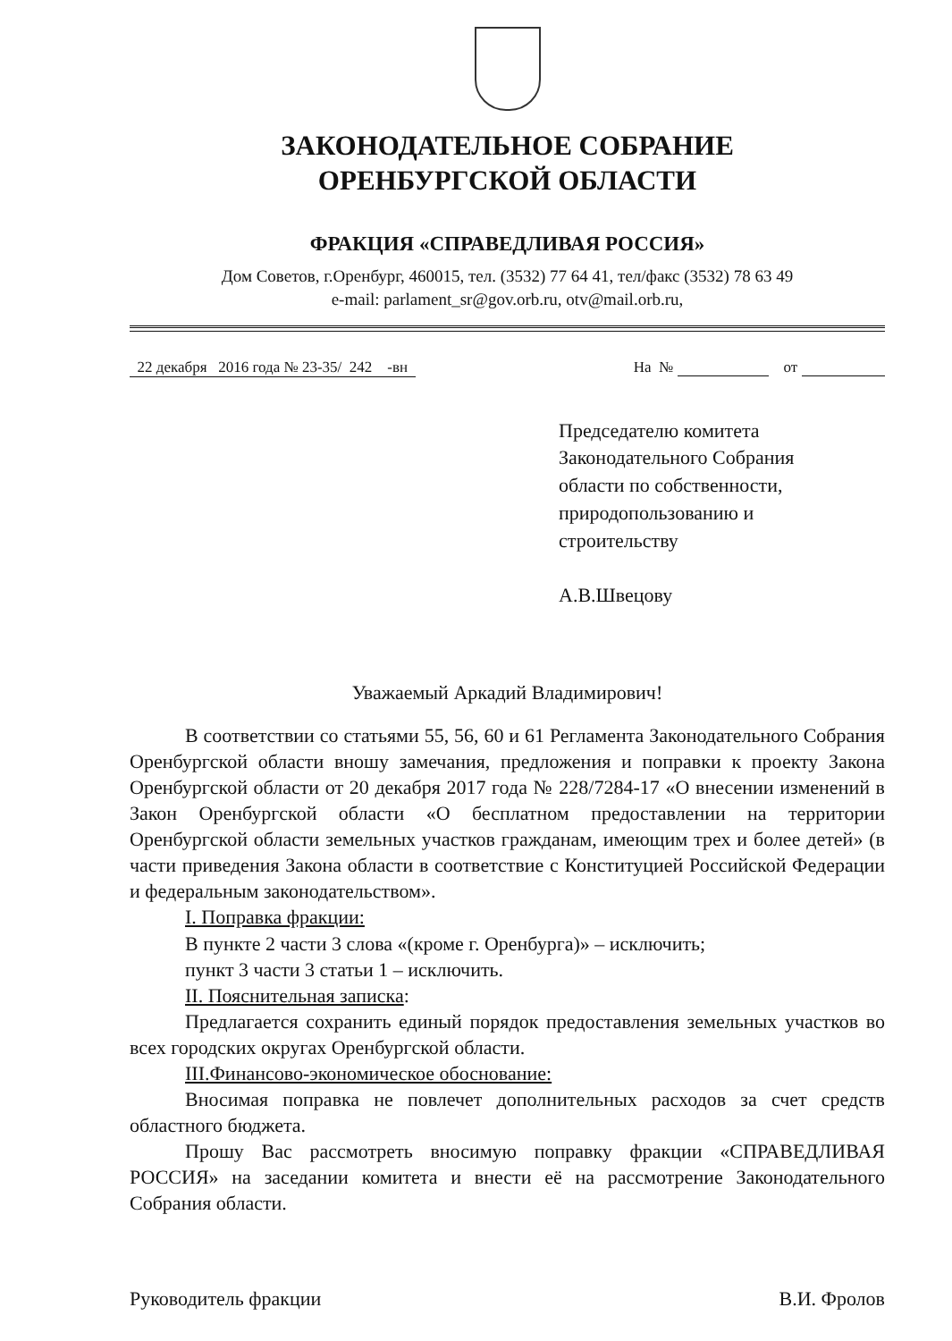ЗАКОНОДАТЕЛЬНОЕ СОБРАНИЕ
ОРЕНБУРГСКОЙ ОБЛАСТИ
ФРАКЦИЯ «СПРАВЕДЛИВАЯ РОССИЯ»
Дом Советов, г.Оренбург, 460015, тел. (3532) 77 64 41, тел/факс (3532) 78 63 49
e-mail: parlament_sr@gov.orb.ru, otv@mail.orb.ru,
22 декабря 2016 года № 23-35/ 242 -вн
На № от
Председателю комитета
Законодательного Собрания
области по собственности,
природопользованию и
строительству
А.В.Швецову
Уважаемый Аркадий Владимирович!
В соответствии со статьями 55, 56, 60 и 61 Регламента Законодательного Собрания Оренбургской области вношу замечания, предложения и поправки к проекту Закона Оренбургской области от 20 декабря 2017 года № 228/7284-17 «О внесении изменений в Закон Оренбургской области «О бесплатном предоставлении на территории Оренбургской области земельных участков гражданам, имеющим трех и более детей» (в части приведения Закона области в соответствие с Конституцией Российской Федерации и федеральным законодательством».
I. Поправка фракции:
В пункте 2 части 3 слова «(кроме г. Оренбурга)» – исключить;
пункт 3 части 3 статьи 1 – исключить.
II. Пояснительная записка:
Предлагается сохранить единый порядок предоставления земельных участков во всех городских округах Оренбургской области.
III.Финансово-экономическое обоснование:
Вносимая поправка не повлечет дополнительных расходов за счет средств областного бюджета.
Прошу Вас рассмотреть вносимую поправку фракции «СПРАВЕДЛИВАЯ РОССИЯ» на заседании комитета и внести её на рассмотрение Законодательного Собрания области.
Руководитель фракции В.И. Фролов